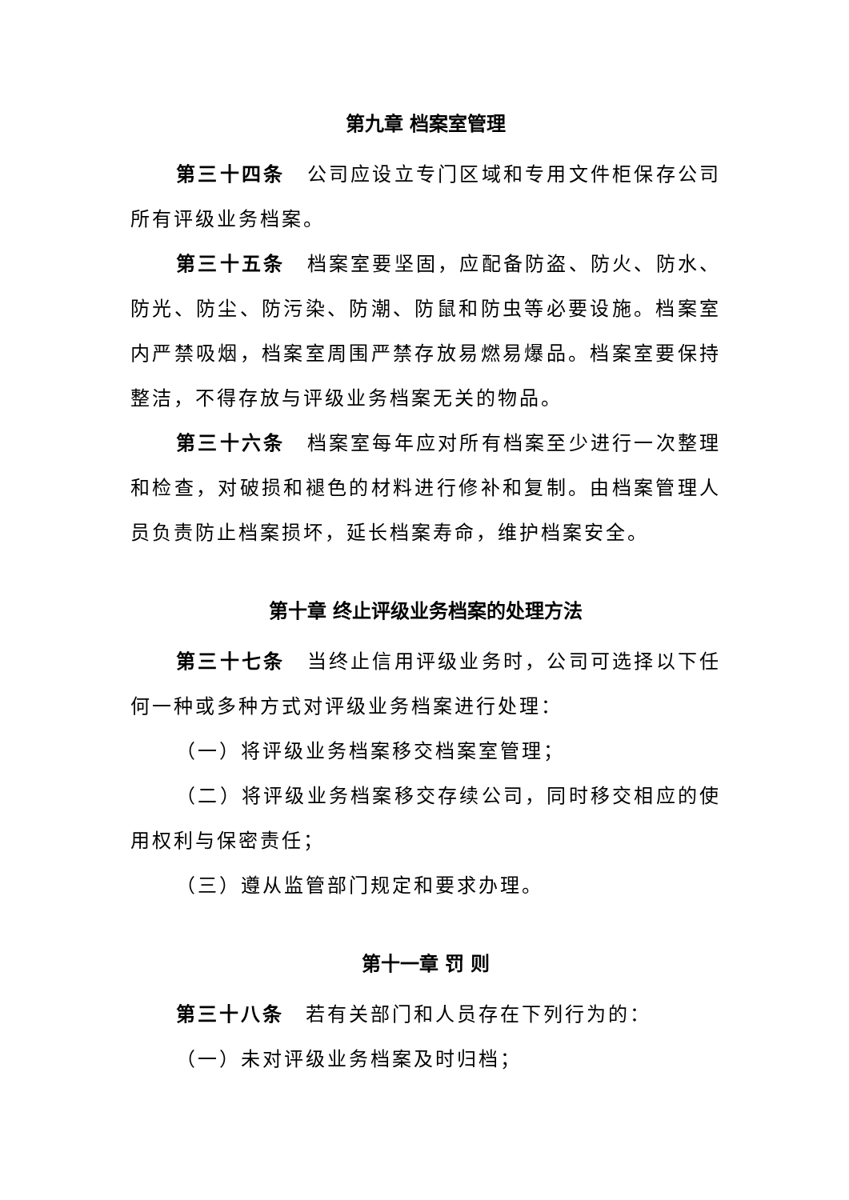第九章 档案室管理
第三十四条　公司应设立专门区域和专用文件柜保存公司所有评级业务档案。
第三十五条　档案室要坚固，应配备防盗、防火、防水、防光、防尘、防污染、防潮、防鼠和防虫等必要设施。档案室内严禁吸烟，档案室周围严禁存放易燃易爆品。档案室要保持整洁，不得存放与评级业务档案无关的物品。
第三十六条　档案室每年应对所有档案至少进行一次整理和检查，对破损和褪色的材料进行修补和复制。由档案管理人员负责防止档案损坏，延长档案寿命，维护档案安全。
第十章 终止评级业务档案的处理方法
第三十七条　当终止信用评级业务时，公司可选择以下任何一种或多种方式对评级业务档案进行处理：
（一）将评级业务档案移交档案室管理；
（二）将评级业务档案移交存续公司，同时移交相应的使用权利与保密责任；
（三）遵从监管部门规定和要求办理。
第十一章 罚 则
第三十八条　若有关部门和人员存在下列行为的：
（一）未对评级业务档案及时归档；